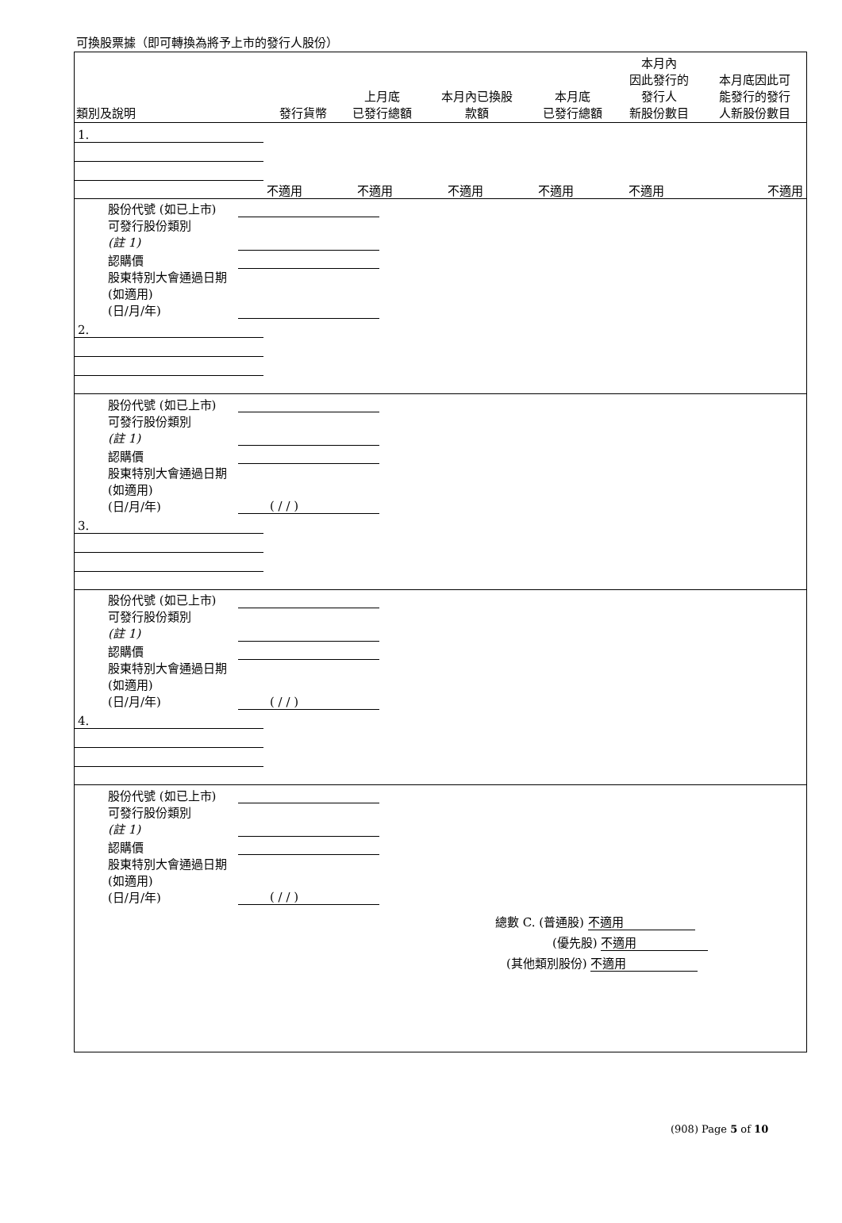可換股票據（即可轉換為將予上市的發行人股份）
| 類別及說明 | 發行貨幣 | 上月底 已發行總額 | 本月內已換股 款額 | 本月底 已發行總額 | 本月內 因此發行的 發行人 新股份數目 | 本月底因此可 能發行的發行 人新股份數目 |
| --- | --- | --- | --- | --- | --- | --- |
| 1. | | | | | | |
| | 不適用 | 不適用 | 不適用 | 不適用 | 不適用 | 不適用 |
| 股份代號 (如已上市) | | |
| 可發行股份類別 (註 1) | | |
| 認購價 | | |
| 股東特別大會通過日期 (如適用) (日/月/年) | | |
| 2. | | | | | | |
| 股份代號 (如已上市) | | |
| 可發行股份類別 (註 1) | | |
| 認購價 | | |
| 股東特別大會通過日期 (如適用) (日/月/年) | ( / / ) | |
| 3. | | | | | | |
| 股份代號 (如已上市) | | |
| 可發行股份類別 (註 1) | | |
| 認購價 | | |
| 股東特別大會通過日期 (如適用) (日/月/年) | ( / / ) | |
| 4. | | | | | | |
| 股份代號 (如已上市) | | |
| 可發行股份類別 (註 1) | | |
| 認購價 | | |
| 股東特別大會通過日期 (如適用) (日/月/年) | ( / / ) | |
總數 C. (普通股) 不適用
(優先股) 不適用
(其他類別股份) 不適用
(908) Page 5 of 10